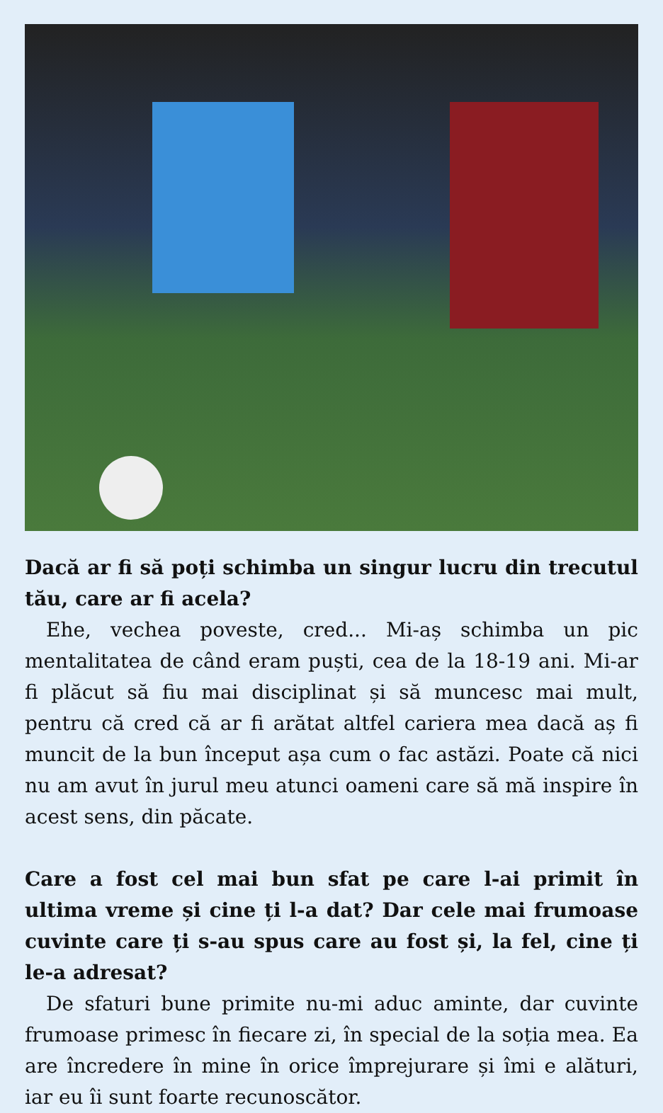Dacă ar fi să poți schimba un singur lucru din trecutul tău, care ar fi acela?
Ehe, vechea poveste, cred... Mi-aș schimba un pic mentalitatea de când eram puști, cea de la 18-19 ani. Mi-ar fi plăcut să fiu mai disciplinat și să muncesc mai mult, pentru că cred că ar fi arătat altfel cariera mea dacă aș fi muncit de la bun început așa cum o fac astăzi. Poate că nici nu am avut în jurul meu atunci oameni care să mă inspire în acest sens, din păcate.
Care a fost cel mai bun sfat pe care l-ai primit în ultima vreme și cine ți l-a dat? Dar cele mai frumoase cuvinte care ți s-au spus care au fost și, la fel, cine ți le-a adresat?
De sfaturi bune primite nu-mi aduc aminte, dar cuvinte frumoase primesc în fiecare zi, în special de la soția mea. Ea are încredere în mine în orice împrejurare și îmi e alături, iar eu îi sunt foarte recunoscător.